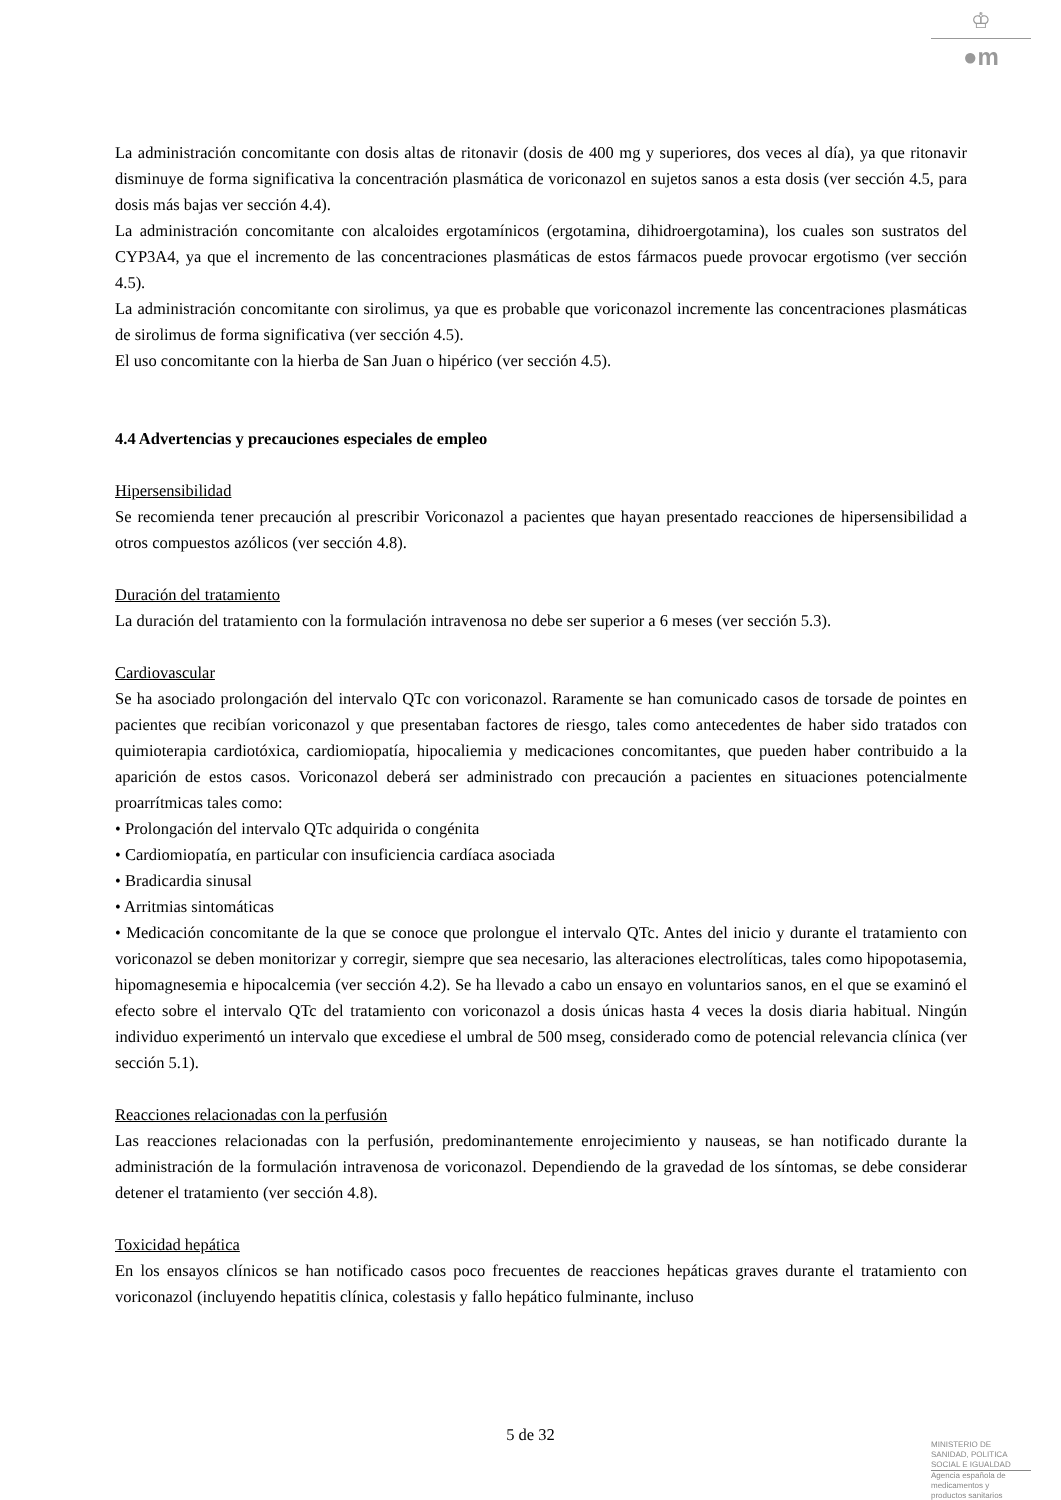♔
●m
La administración concomitante con dosis altas de ritonavir (dosis de 400 mg y superiores, dos veces al día), ya que ritonavir disminuye de forma significativa la concentración plasmática de voriconazol en sujetos sanos a esta dosis (ver sección 4.5, para dosis más bajas ver sección 4.4).
La administración concomitante con alcaloides ergotamínicos (ergotamina, dihidroergotamina), los cuales son sustratos del CYP3A4, ya que el incremento de las concentraciones plasmáticas de estos fármacos puede provocar ergotismo (ver sección 4.5).
La administración concomitante con sirolimus, ya que es probable que voriconazol incremente las concentraciones plasmáticas de sirolimus de forma significativa (ver sección 4.5).
El uso concomitante con la hierba de San Juan o hipérico (ver sección 4.5).
4.4 Advertencias y precauciones especiales de empleo
Hipersensibilidad
Se recomienda tener precaución al prescribir Voriconazol a pacientes que hayan presentado reacciones de hipersensibilidad a otros compuestos azólicos (ver sección 4.8).
Duración del tratamiento
La duración del tratamiento con la formulación intravenosa no debe ser superior a 6 meses (ver sección 5.3).
Cardiovascular
Se ha asociado prolongación del intervalo QTc con voriconazol. Raramente se han comunicado casos de torsade de pointes en pacientes que recibían voriconazol y que presentaban factores de riesgo, tales como antecedentes de haber sido tratados con quimioterapia cardiotóxica, cardiomiopatía, hipocaliemia y medicaciones concomitantes, que pueden haber contribuido a la aparición de estos casos. Voriconazol deberá ser administrado con precaución a pacientes en situaciones potencialmente proarrítmicas tales como:
• Prolongación del intervalo QTc adquirida o congénita
• Cardiomiopatía, en particular con insuficiencia cardíaca asociada
• Bradicardia sinusal
• Arritmias sintomáticas
• Medicación concomitante de la que se conoce que prolongue el intervalo QTc. Antes del inicio y durante el tratamiento con voriconazol se deben monitorizar y corregir, siempre que sea necesario, las alteraciones electrolíticas, tales como hipopotasemia, hipomagnesemia e hipocalcemia (ver sección 4.2). Se ha llevado a cabo un ensayo en voluntarios sanos, en el que se examinó el efecto sobre el intervalo QTc del tratamiento con voriconazol a dosis únicas hasta 4 veces la dosis diaria habitual. Ningún individuo experimentó un intervalo que excediese el umbral de 500 mseg, considerado como de potencial relevancia clínica (ver sección 5.1).
Reacciones relacionadas con la perfusión
Las reacciones relacionadas con la perfusión, predominantemente enrojecimiento y nauseas, se han notificado durante la administración de la formulación intravenosa de voriconazol. Dependiendo de la gravedad de los síntomas, se debe considerar detener el tratamiento (ver sección 4.8).
Toxicidad hepática
En los ensayos clínicos se han notificado casos poco frecuentes de reacciones hepáticas graves durante el tratamiento con voriconazol (incluyendo hepatitis clínica, colestasis y fallo hepático fulminante, incluso
5 de 32
MINISTERIO DE
SANIDAD, POLITICA
SOCIAL E IGUALDAD
Agencia española de
medicamentos y
productos sanitarios